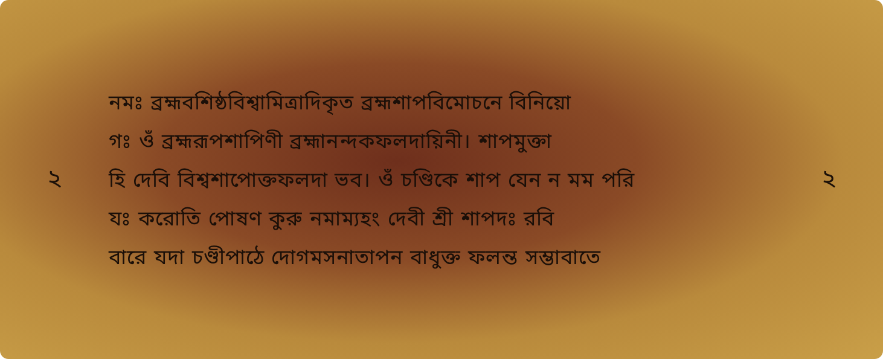২
নমঃ ব্রহ্মবশিষ্ঠবিশ্বামিত্রাদিকৃত ব্রহ্মশাপবিমোচনে বিনিয়ো
গঃ ওঁ ব্রহ্মরূপশাপিণী ব্রহ্মানন্দকফলদায়িনী। শাপমুক্তা
হি দেবি বিশ্বশাপোক্তফলদা ভব। ওঁ চণ্ডিকে শাপ যেন ন মম পরি
যঃ করোতি পোষণ কুরু নমাম্যহং দেবী শ্রী শাপদঃ রবি
বারে যদা চণ্ডীপাঠে দোগমসনাতাপন বাধুক্ত ফলন্ত সম্ভাবাতে
২